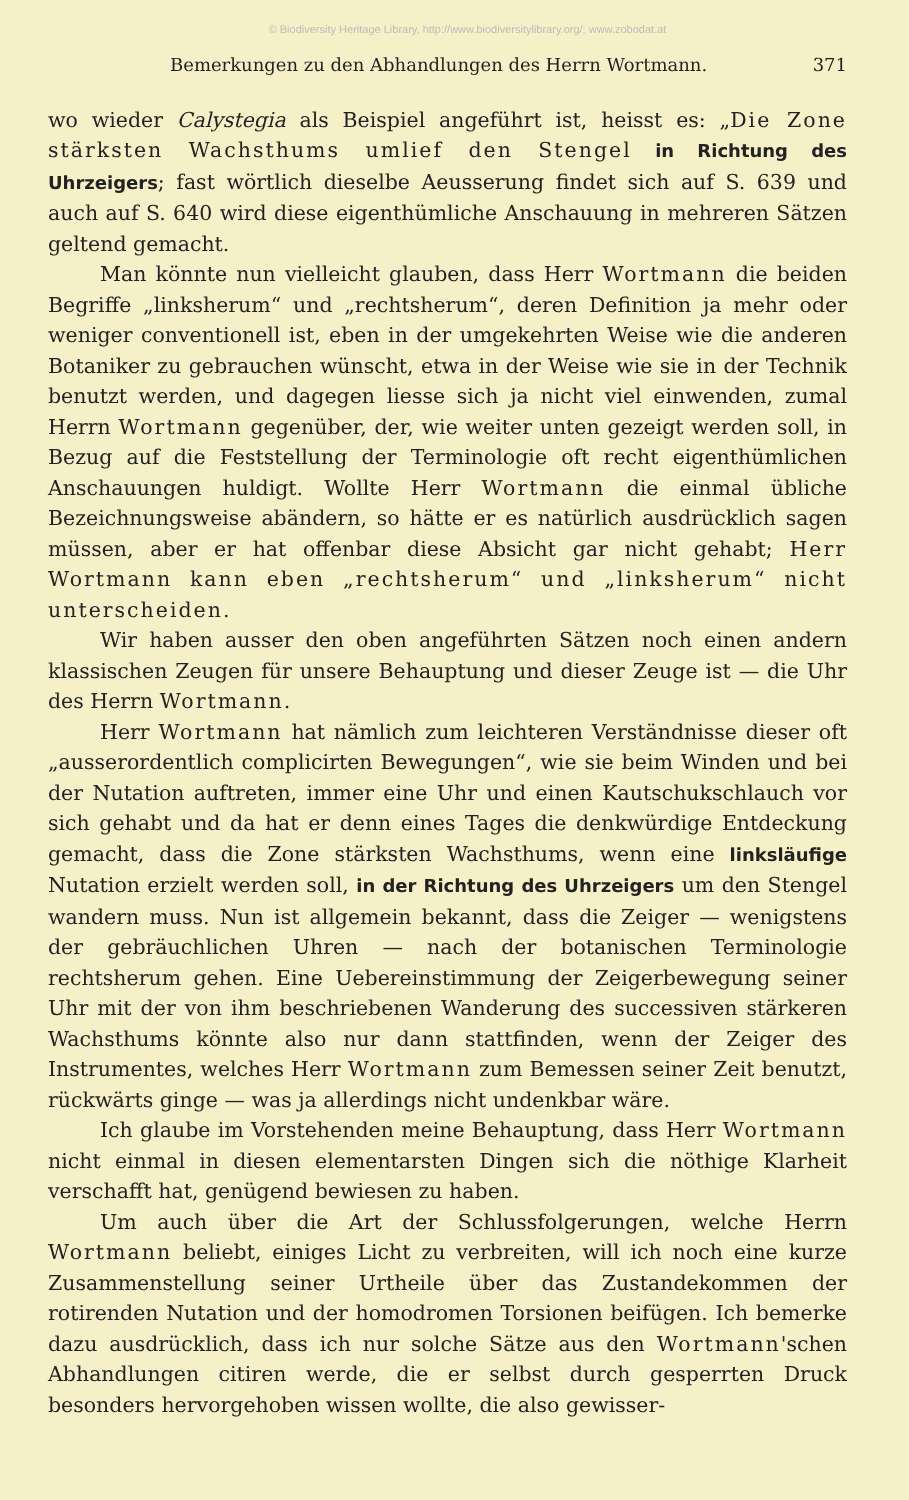© Biodiversity Heritage Library, http://www.biodiversitylibrary.org/; www.zobodat.at
Bemerkungen zu den Abhandlungen des Herrn Wortmann. 371
wo wieder Calystegia als Beispiel angeführt ist, heisst es: „Die Zone stärksten Wachsthums umlief den Stengel in Richtung des Uhrzeigers; fast wörtlich dieselbe Aeusserung findet sich auf S. 639 und auch auf S. 640 wird diese eigenthümliche Anschauung in mehreren Sätzen geltend gemacht.
Man könnte nun vielleicht glauben, dass Herr Wortmann die beiden Begriffe „linksherum“ und „rechtsherum“, deren Definition ja mehr oder weniger conventionell ist, eben in der umgekehrten Weise wie die anderen Botaniker zu gebrauchen wünscht, etwa in der Weise wie sie in der Technik benutzt werden, und dagegen liesse sich ja nicht viel einwenden, zumal Herrn Wortmann gegenüber, der, wie weiter unten gezeigt werden soll, in Bezug auf die Feststellung der Terminologie oft recht eigenthümlichen Anschauungen huldigt. Wollte Herr Wortmann die einmal übliche Bezeichnungsweise abändern, so hätte er es natürlich ausdrücklich sagen müssen, aber er hat offenbar diese Absicht gar nicht gehabt; Herr Wortmann kann eben „rechtsherum“ und „linksherum“ nicht unterscheiden.
Wir haben ausser den oben angeführten Sätzen noch einen andern klassischen Zeugen für unsere Behauptung und dieser Zeuge ist — die Uhr des Herrn Wortmann.
Herr Wortmann hat nämlich zum leichteren Verständnisse dieser oft „ausserordentlich complicirten Bewegungen“, wie sie beim Winden und bei der Nutation auftreten, immer eine Uhr und einen Kautschukschlauch vor sich gehabt und da hat er denn eines Tages die denkwürdige Entdeckung gemacht, dass die Zone stärksten Wachsthums, wenn eine linksläufige Nutation erzielt werden soll, in der Richtung des Uhrzeigers um den Stengel wandern muss. Nun ist allgemein bekannt, dass die Zeiger — wenigstens der gebräuchlichen Uhren — nach der botanischen Terminologie rechtsherum gehen. Eine Uebereinstimmung der Zeigerbewegung seiner Uhr mit der von ihm beschriebenen Wanderung des successiven stärkeren Wachsthums könnte also nur dann stattfinden, wenn der Zeiger des Instrumentes, welches Herr Wortmann zum Bemessen seiner Zeit benutzt, rückwärts ginge — was ja allerdings nicht undenkbar wäre.
Ich glaube im Vorstehenden meine Behauptung, dass Herr Wortmann nicht einmal in diesen elementarsten Dingen sich die nöthige Klarheit verschafft hat, genügend bewiesen zu haben.
Um auch über die Art der Schlussfolgerungen, welche Herrn Wortmann beliebt, einiges Licht zu verbreiten, will ich noch eine kurze Zusammenstellung seiner Urtheile über das Zustandekommen der rotirenden Nutation und der homodromen Torsionen beifügen. Ich bemerke dazu ausdrücklich, dass ich nur solche Sätze aus den Wortmann'schen Abhandlungen citiren werde, die er selbst durch gesperrten Druck besonders hervorgehoben wissen wollte, die also gewisser-